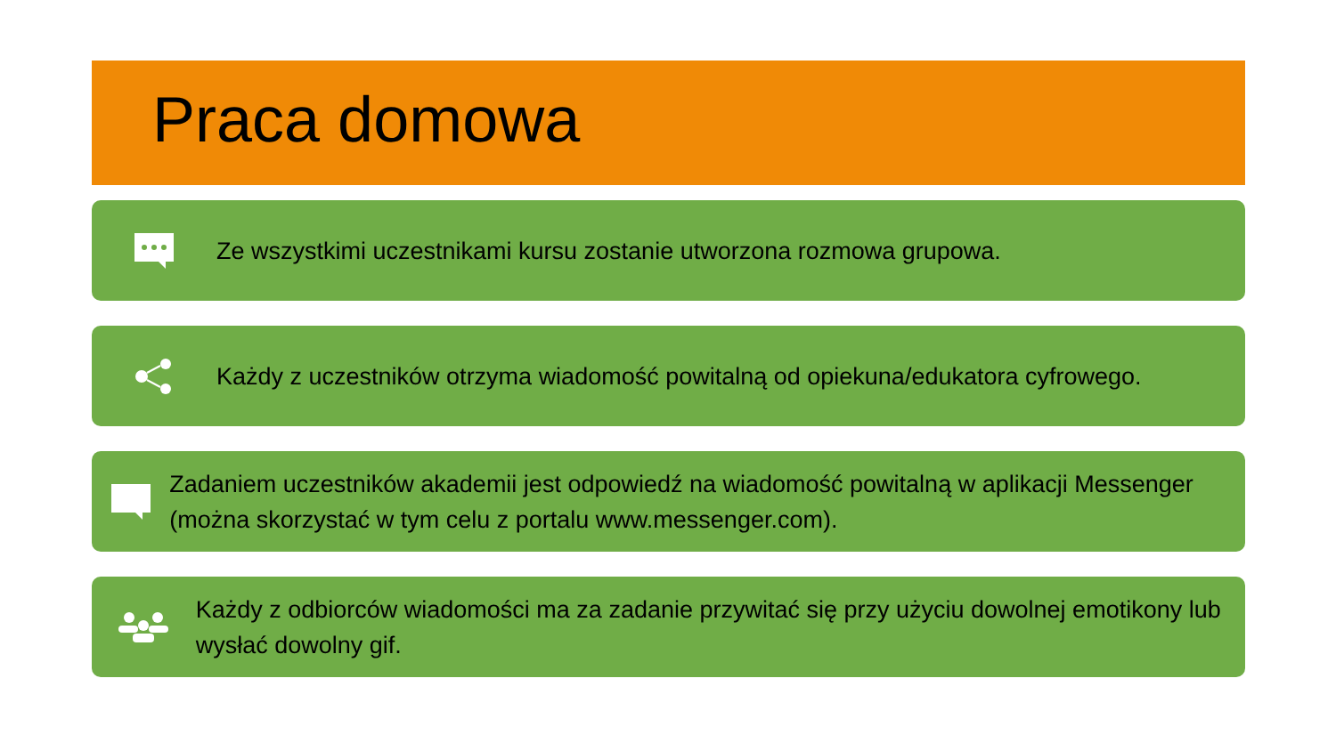Praca domowa
Ze wszystkimi uczestnikami kursu zostanie utworzona rozmowa grupowa.
Każdy z uczestników otrzyma wiadomość powitalną od opiekuna/edukatora cyfrowego.
Zadaniem uczestników akademii jest odpowiedź na wiadomość powitalną w aplikacji Messenger (można skorzystać w tym celu z portalu www.messenger.com).
Każdy z odbiorców wiadomości ma za zadanie przywitać się przy użyciu dowolnej emotikony lub wysłać dowolny gif.